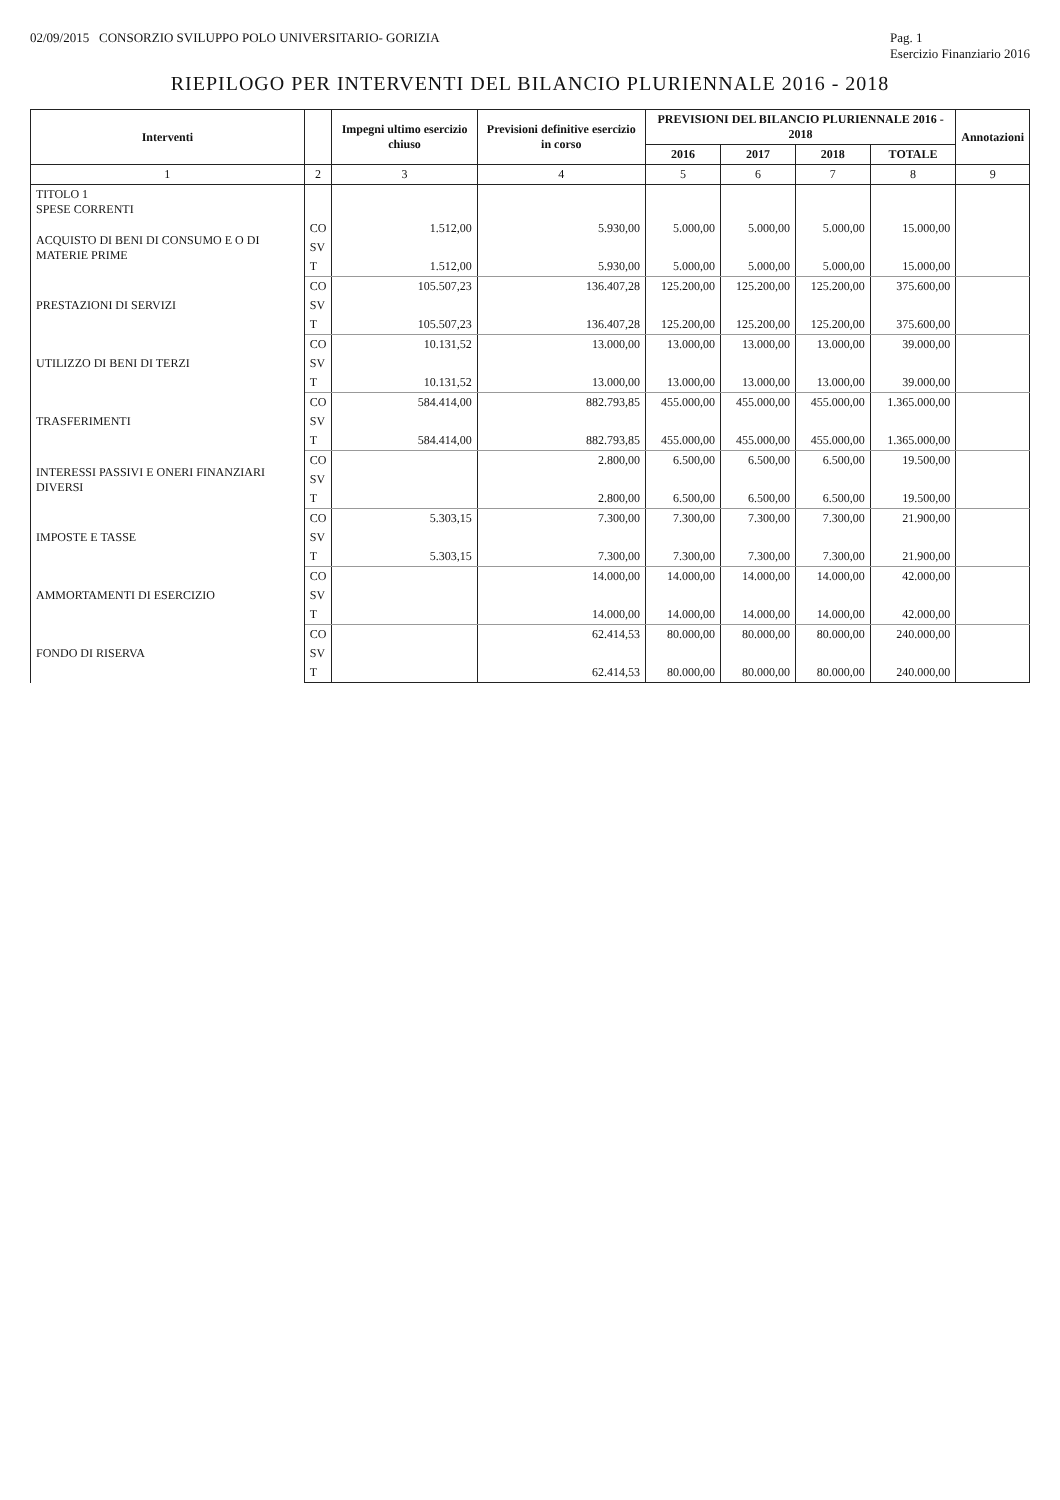02/09/2015 CONSORZIO SVILUPPO POLO UNIVERSITARIO- GORIZIA Pag. 1
Esercizio Finanziario 2016
RIEPILOGO PER INTERVENTI DEL BILANCIO PLURIENNALE 2016 - 2018
| Interventi | | Impegni ultimo esercizio chiuso | Previsioni definitive esercizio in corso | PREVISIONI DEL BILANCIO PLURIENNALE 2016 - 2018 | | | | Annotazioni |
| --- | --- | --- | --- | --- | --- | --- | --- | --- |
| | | | | 2016 | 2017 | 2018 | TOTALE | |
| 1 | 2 | 3 | 4 | 5 | 6 | 7 | 8 | 9 |
| TITOLO 1 SPESE CORRENTI | | | | | | | | |
| ACQUISTO DI BENI DI CONSUMO E O DI MATERIE PRIME | CO | 1.512,00 | 5.930,00 | 5.000,00 | 5.000,00 | 5.000,00 | 15.000,00 | |
| | SV | | | | | | | |
| | T | 1.512,00 | 5.930,00 | 5.000,00 | 5.000,00 | 5.000,00 | 15.000,00 | |
| PRESTAZIONI DI SERVIZI | CO | 105.507,23 | 136.407,28 | 125.200,00 | 125.200,00 | 125.200,00 | 375.600,00 | |
| | SV | | | | | | | |
| | T | 105.507,23 | 136.407,28 | 125.200,00 | 125.200,00 | 125.200,00 | 375.600,00 | |
| UTILIZZO DI BENI DI TERZI | CO | 10.131,52 | 13.000,00 | 13.000,00 | 13.000,00 | 13.000,00 | 39.000,00 | |
| | SV | | | | | | | |
| | T | 10.131,52 | 13.000,00 | 13.000,00 | 13.000,00 | 13.000,00 | 39.000,00 | |
| TRASFERIMENTI | CO | 584.414,00 | 882.793,85 | 455.000,00 | 455.000,00 | 455.000,00 | 1.365.000,00 | |
| | SV | | | | | | | |
| | T | 584.414,00 | 882.793,85 | 455.000,00 | 455.000,00 | 455.000,00 | 1.365.000,00 | |
| INTERESSI PASSIVI E ONERI FINANZIARI DIVERSI | CO | | 2.800,00 | 6.500,00 | 6.500,00 | 6.500,00 | 19.500,00 | |
| | SV | | | | | | | |
| | T | | 2.800,00 | 6.500,00 | 6.500,00 | 6.500,00 | 19.500,00 | |
| IMPOSTE E TASSE | CO | 5.303,15 | 7.300,00 | 7.300,00 | 7.300,00 | 7.300,00 | 21.900,00 | |
| | SV | | | | | | | |
| | T | 5.303,15 | 7.300,00 | 7.300,00 | 7.300,00 | 7.300,00 | 21.900,00 | |
| AMMORTAMENTI DI ESERCIZIO | CO | | 14.000,00 | 14.000,00 | 14.000,00 | 14.000,00 | 42.000,00 | |
| | SV | | | | | | | |
| | T | | 14.000,00 | 14.000,00 | 14.000,00 | 14.000,00 | 42.000,00 | |
| FONDO DI RISERVA | CO | | 62.414,53 | 80.000,00 | 80.000,00 | 80.000,00 | 240.000,00 | |
| | SV | | | | | | | |
| | T | | 62.414,53 | 80.000,00 | 80.000,00 | 80.000,00 | 240.000,00 | |